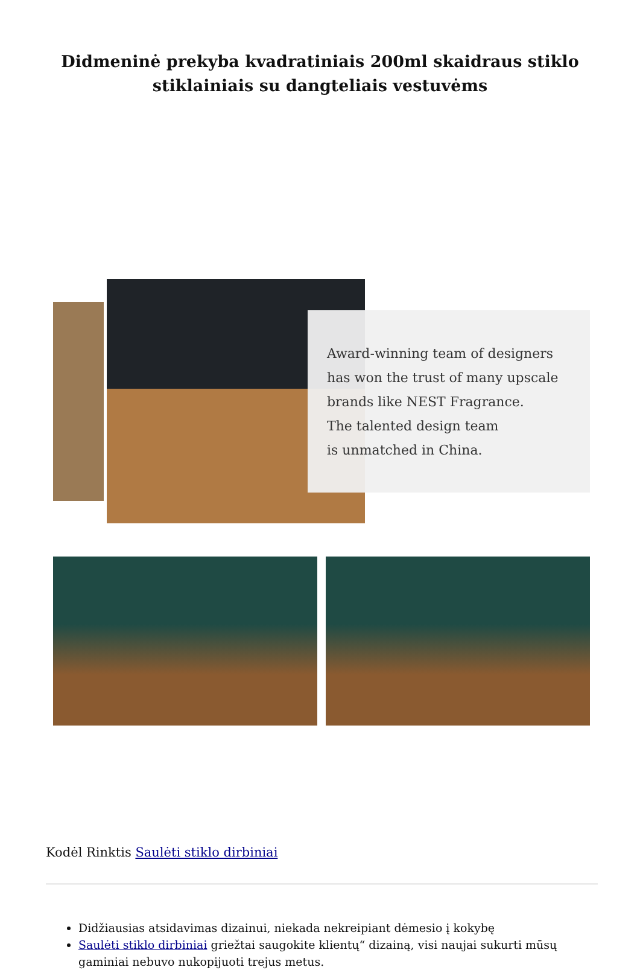Didmeninė prekyba kvadratiniais 200ml skaidraus stiklo stiklainiais su dangteliais vestuvėms
Award-winning team of designers
has won the trust of many upscale
brands like NEST Fragrance.
The talented design team
is unmatched in China.
Kodėl Rinktis Saulėti stiklo dirbiniai
Didžiausias atsidavimas dizainui, niekada nekreipiant dėmesio į kokybę
Saulėti stiklo dirbiniai griežtai saugokite klientų“ dizainą, visi naujai sukurti mūsų gaminiai nebuvo nukopijuoti trejus metus.